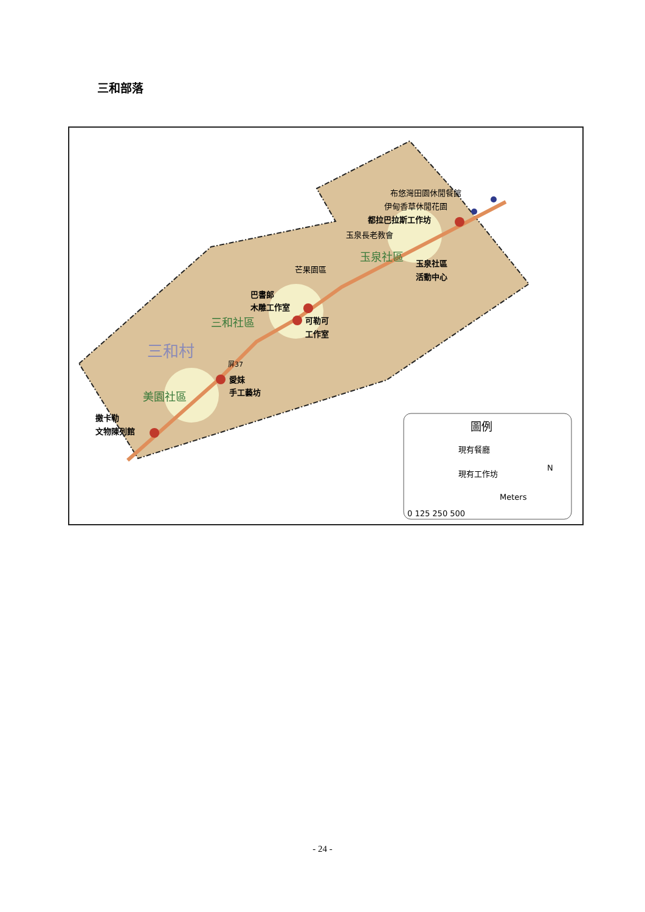三和部落
撒卡勒
文物陳列館
愛妹
手工藝坊
巴書郎
木雕工作室
可勒可
工作室
都拉巴拉斯工作坊
玉泉社區
活動中心
布悠灣田園休閒餐館
伊甸香草休閒花園
玉泉長老教會
芒果園區
玉泉社區
三和社區
美園社區
三和村
屏37
圖例
現有餐廳
現有工作坊
Meters
0 125 250 500
N
- 24 -